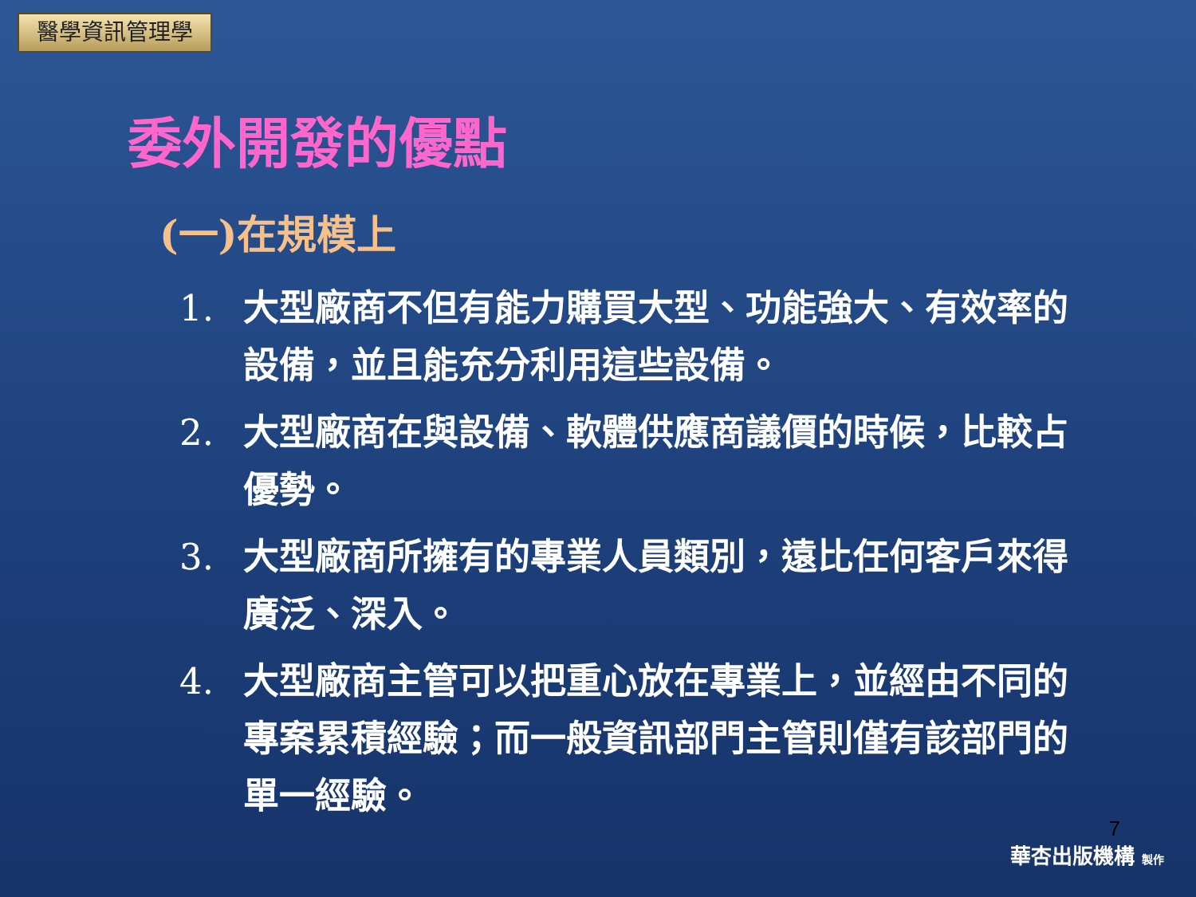醫學資訊管理學
委外開發的優點
(一)在規模上
1. 大型廠商不但有能力購買大型、功能強大、有效率的設備，並且能充分利用這些設備。
2. 大型廠商在與設備、軟體供應商議價的時候，比較占優勢。
3. 大型廠商所擁有的專業人員類別，遠比任何客戶來得廣泛、深入。
4. 大型廠商主管可以把重心放在專業上，並經由不同的專案累積經驗；而一般資訊部門主管則僅有該部門的單一經驗。
7
華杏出版機構 製作